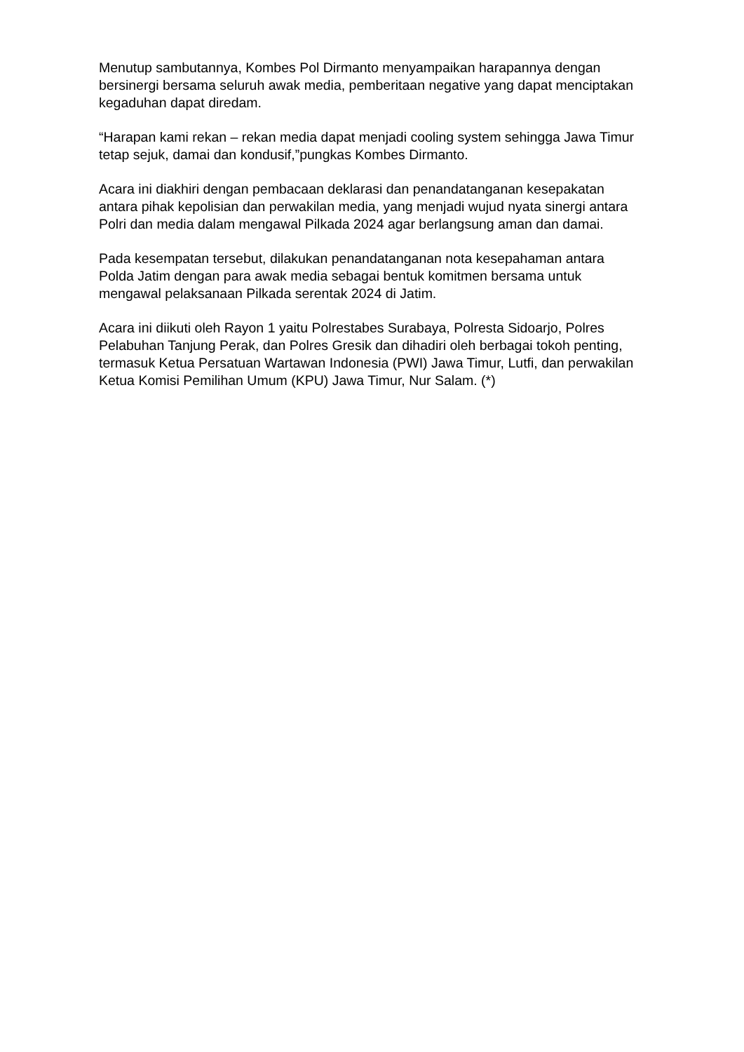Menutup sambutannya, Kombes Pol Dirmanto menyampaikan harapannya dengan bersinergi bersama seluruh awak media, pemberitaan negative yang dapat menciptakan kegaduhan dapat diredam.
“Harapan kami rekan – rekan media dapat menjadi cooling system sehingga Jawa Timur tetap sejuk, damai dan kondusif,”pungkas Kombes Dirmanto.
Acara ini diakhiri dengan pembacaan deklarasi dan penandatanganan kesepakatan antara pihak kepolisian dan perwakilan media, yang menjadi wujud nyata sinergi antara Polri dan media dalam mengawal Pilkada 2024 agar berlangsung aman dan damai.
Pada kesempatan tersebut, dilakukan penandatanganan nota kesepahaman antara Polda Jatim dengan para awak media sebagai bentuk komitmen bersama untuk mengawal pelaksanaan Pilkada serentak 2024 di Jatim.
Acara ini diikuti oleh Rayon 1 yaitu Polrestabes Surabaya, Polresta Sidoarjo, Polres Pelabuhan Tanjung Perak, dan Polres Gresik dan dihadiri oleh berbagai tokoh penting, termasuk Ketua Persatuan Wartawan Indonesia (PWI) Jawa Timur, Lutfi, dan perwakilan Ketua Komisi Pemilihan Umum (KPU) Jawa Timur, Nur Salam. (*)